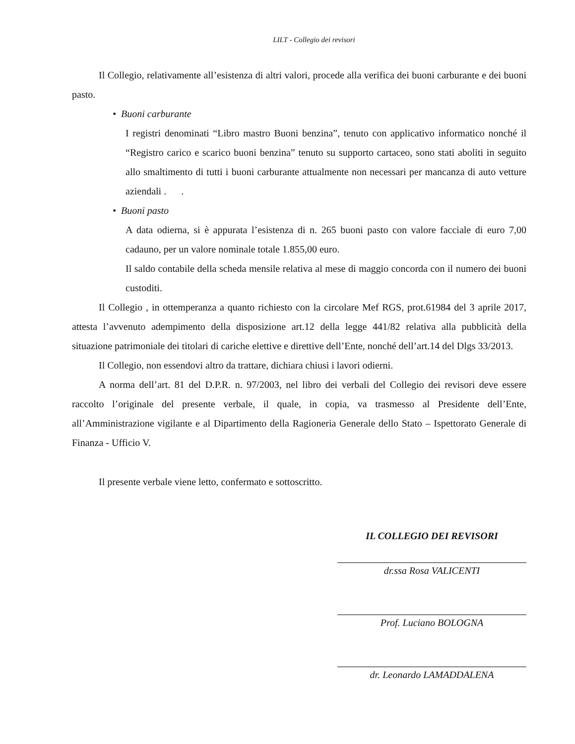LILT - Collegio dei revisori
Il Collegio, relativamente all’esistenza di altri valori, procede alla verifica dei buoni carburante e dei buoni pasto.
• Buoni carburante
I registri denominati “Libro mastro Buoni benzina”, tenuto con applicativo informatico nonché il “Registro carico e scarico buoni benzina” tenuto su supporto cartaceo, sono stati aboliti in seguito allo smaltimento di tutti i buoni carburante attualmente non necessari per mancanza di auto vetture aziendali . .
• Buoni pasto
A data odierna, si è appurata l’esistenza di n. 265 buoni pasto con valore facciale di euro 7,00 cadauno, per un valore nominale totale 1.855,00 euro.
Il saldo contabile della scheda mensile relativa al mese di maggio concorda con il numero dei buoni custoditi.
Il Collegio , in ottemperanza a quanto richiesto con la circolare Mef RGS, prot.61984 del 3 aprile 2017, attesta l’avvenuto adempimento della disposizione art.12 della legge 441/82 relativa alla pubblicità della situazione patrimoniale dei titolari di cariche elettive e direttive dell’Ente, nonché dell’art.14 del Dlgs 33/2013.
Il Collegio, non essendovi altro da trattare, dichiara chiusi i lavori odierni.
A norma dell’art. 81 del D.P.R. n. 97/2003, nel libro dei verbali del Collegio dei revisori deve essere raccolto l’originale del presente verbale, il quale, in copia, va trasmesso al Presidente dell’Ente, all’Amministrazione vigilante e al Dipartimento della Ragioneria Generale dello Stato – Ispettorato Generale di Finanza - Ufficio V.
Il presente verbale viene letto, confermato e sottoscritto.
IL COLLEGIO DEI REVISORI
dr.ssa Rosa VALICENTI
Prof. Luciano BOLOGNA
dr. Leonardo LAMADDALENA